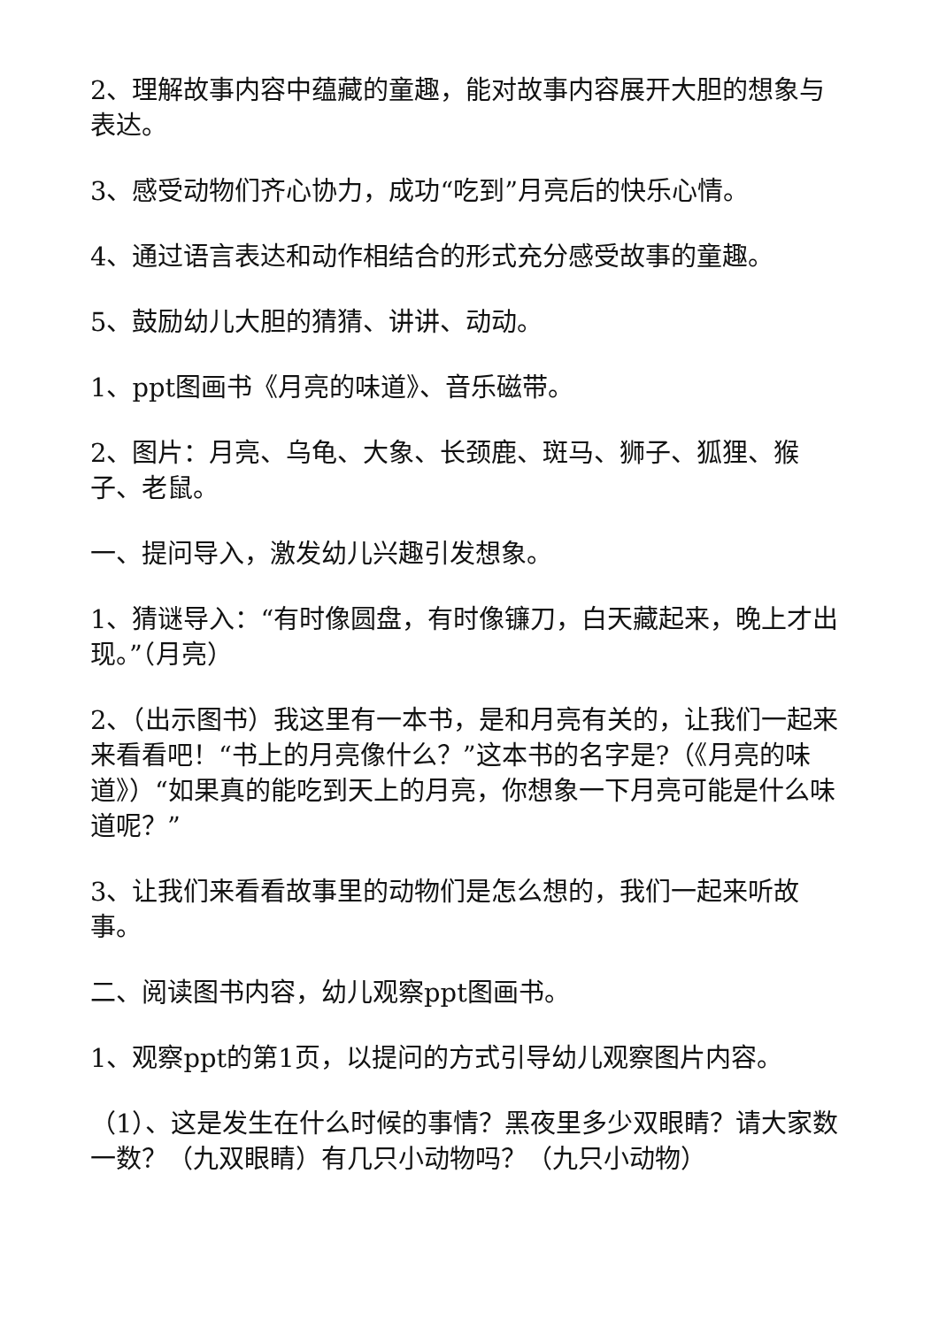2、理解故事内容中蕴藏的童趣，能对故事内容展开大胆的想象与表达。
3、感受动物们齐心协力，成功“吃到”月亮后的快乐心情。
4、通过语言表达和动作相结合的形式充分感受故事的童趣。
5、鼓励幼儿大胆的猜猜、讲讲、动动。
1、ppt图画书《月亮的味道》、音乐磁带。
2、图片：月亮、乌龟、大象、长颈鹿、斑马、狮子、狐狸、猴子、老鼠。
一、提问导入，激发幼儿兴趣引发想象。
1、猜谜导入：“有时像圆盘，有时像镰刀，白天藏起来，晚上才出现。”（月亮）
2、（出示图书）我这里有一本书，是和月亮有关的，让我们一起来来看看吧！“书上的月亮像什么？”这本书的名字是?（《月亮的味道》）“如果真的能吃到天上的月亮，你想象一下月亮可能是什么味道呢？”
3、让我们来看看故事里的动物们是怎么想的，我们一起来听故事。
二、阅读图书内容，幼儿观察ppt图画书。
1、观察ppt的第1页，以提问的方式引导幼儿观察图片内容。
（1）、这是发生在什么时候的事情？黑夜里多少双眼睛？请大家数一数？（九双眼睛）有几只小动物吗？（九只小动物）